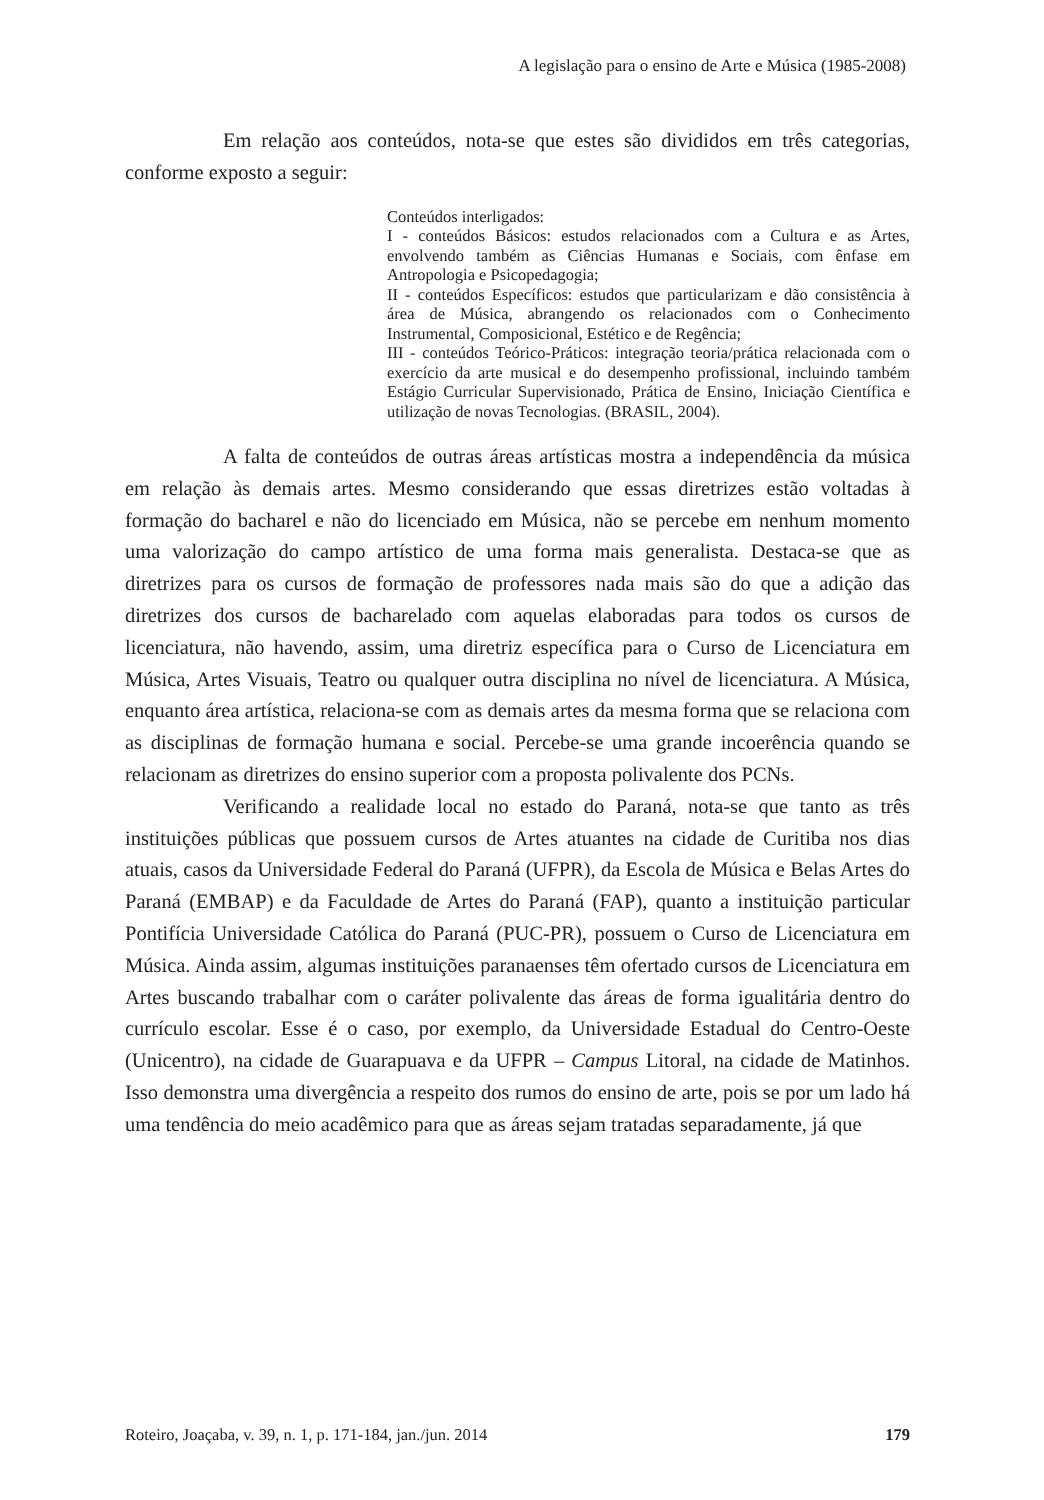A legislação para o ensino de Arte e Música (1985-2008)
Em relação aos conteúdos, nota-se que estes são divididos em três categorias, conforme exposto a seguir:
Conteúdos interligados:
I - conteúdos Básicos: estudos relacionados com a Cultura e as Artes, envolvendo também as Ciências Humanas e Sociais, com ênfase em Antropologia e Psicopedagogia;
II - conteúdos Específicos: estudos que particularizam e dão consistência à área de Música, abrangendo os relacionados com o Conhecimento Instrumental, Composicional, Estético e de Regência;
III - conteúdos Teórico-Práticos: integração teoria/prática relacionada com o exercício da arte musical e do desempenho profissional, incluindo também Estágio Curricular Supervisionado, Prática de Ensino, Iniciação Científica e utilização de novas Tecnologias. (BRASIL, 2004).
A falta de conteúdos de outras áreas artísticas mostra a independência da música em relação às demais artes. Mesmo considerando que essas diretrizes estão voltadas à formação do bacharel e não do licenciado em Música, não se percebe em nenhum momento uma valorização do campo artístico de uma forma mais generalista. Destaca-se que as diretrizes para os cursos de formação de professores nada mais são do que a adição das diretrizes dos cursos de bacharelado com aquelas elaboradas para todos os cursos de licenciatura, não havendo, assim, uma diretriz específica para o Curso de Licenciatura em Música, Artes Visuais, Teatro ou qualquer outra disciplina no nível de licenciatura. A Música, enquanto área artística, relaciona-se com as demais artes da mesma forma que se relaciona com as disciplinas de formação humana e social. Percebe-se uma grande incoerência quando se relacionam as diretrizes do ensino superior com a proposta polivalente dos PCNs.
Verificando a realidade local no estado do Paraná, nota-se que tanto as três instituições públicas que possuem cursos de Artes atuantes na cidade de Curitiba nos dias atuais, casos da Universidade Federal do Paraná (UFPR), da Escola de Música e Belas Artes do Paraná (EMBAP) e da Faculdade de Artes do Paraná (FAP), quanto a instituição particular Pontifícia Universidade Católica do Paraná (PUC-PR), possuem o Curso de Licenciatura em Música. Ainda assim, algumas instituições paranaenses têm ofertado cursos de Licenciatura em Artes buscando trabalhar com o caráter polivalente das áreas de forma igualitária dentro do currículo escolar. Esse é o caso, por exemplo, da Universidade Estadual do Centro-Oeste (Unicentro), na cidade de Guarapuava e da UFPR – Campus Litoral, na cidade de Matinhos. Isso demonstra uma divergência a respeito dos rumos do ensino de arte, pois se por um lado há uma tendência do meio acadêmico para que as áreas sejam tratadas separadamente, já que
Roteiro, Joaçaba, v. 39, n. 1, p. 171-184, jan./jun. 2014 179